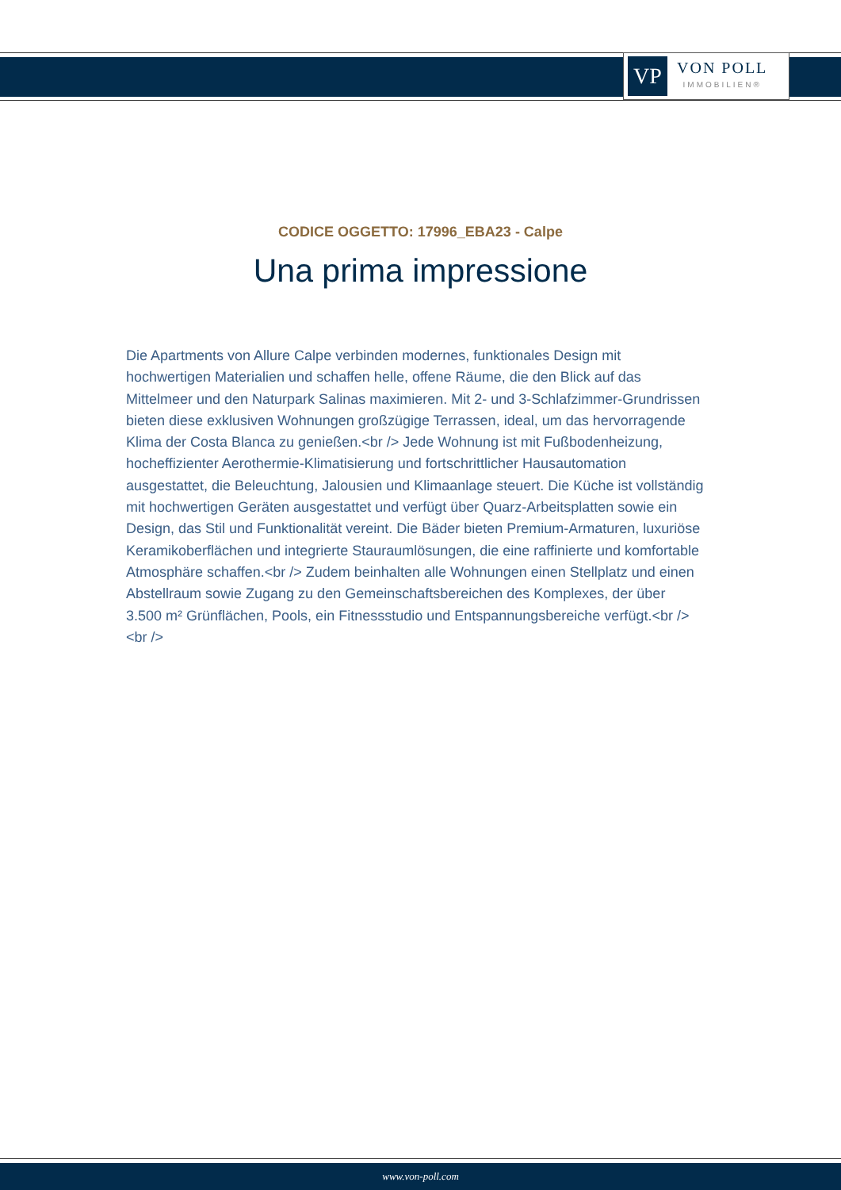VP
VON POLL
IMMOBILIEN®
CODICE OGGETTO: 17996_EBA23 - Calpe
Una prima impressione
Die Apartments von Allure Calpe verbinden modernes, funktionales Design mit hochwertigen Materialien und schaffen helle, offene Räume, die den Blick auf das Mittelmeer und den Naturpark Salinas maximieren. Mit 2- und 3-Schlafzimmer-Grundrissen bieten diese exklusiven Wohnungen großzügige Terrassen, ideal, um das hervorragende Klima der Costa Blanca zu genießen.<br /> Jede Wohnung ist mit Fußbodenheizung, hocheffizienter Aerothermie-Klimatisierung und fortschrittlicher Hausautomation ausgestattet, die Beleuchtung, Jalousien und Klimaanlage steuert. Die Küche ist vollständig mit hochwertigen Geräten ausgestattet und verfügt über Quarz-Arbeitsplatten sowie ein Design, das Stil und Funktionalität vereint. Die Bäder bieten Premium-Armaturen, luxuriöse Keramikoberflächen und integrierte Stauraumlösungen, die eine raffinierte und komfortable Atmosphäre schaffen.<br /> Zudem beinhalten alle Wohnungen einen Stellplatz und einen Abstellraum sowie Zugang zu den Gemeinschaftsbereichen des Komplexes, der über 3.500 m² Grünflächen, Pools, ein Fitnessstudio und Entspannungsbereiche verfügt.<br /> <br />
www.von-poll.com